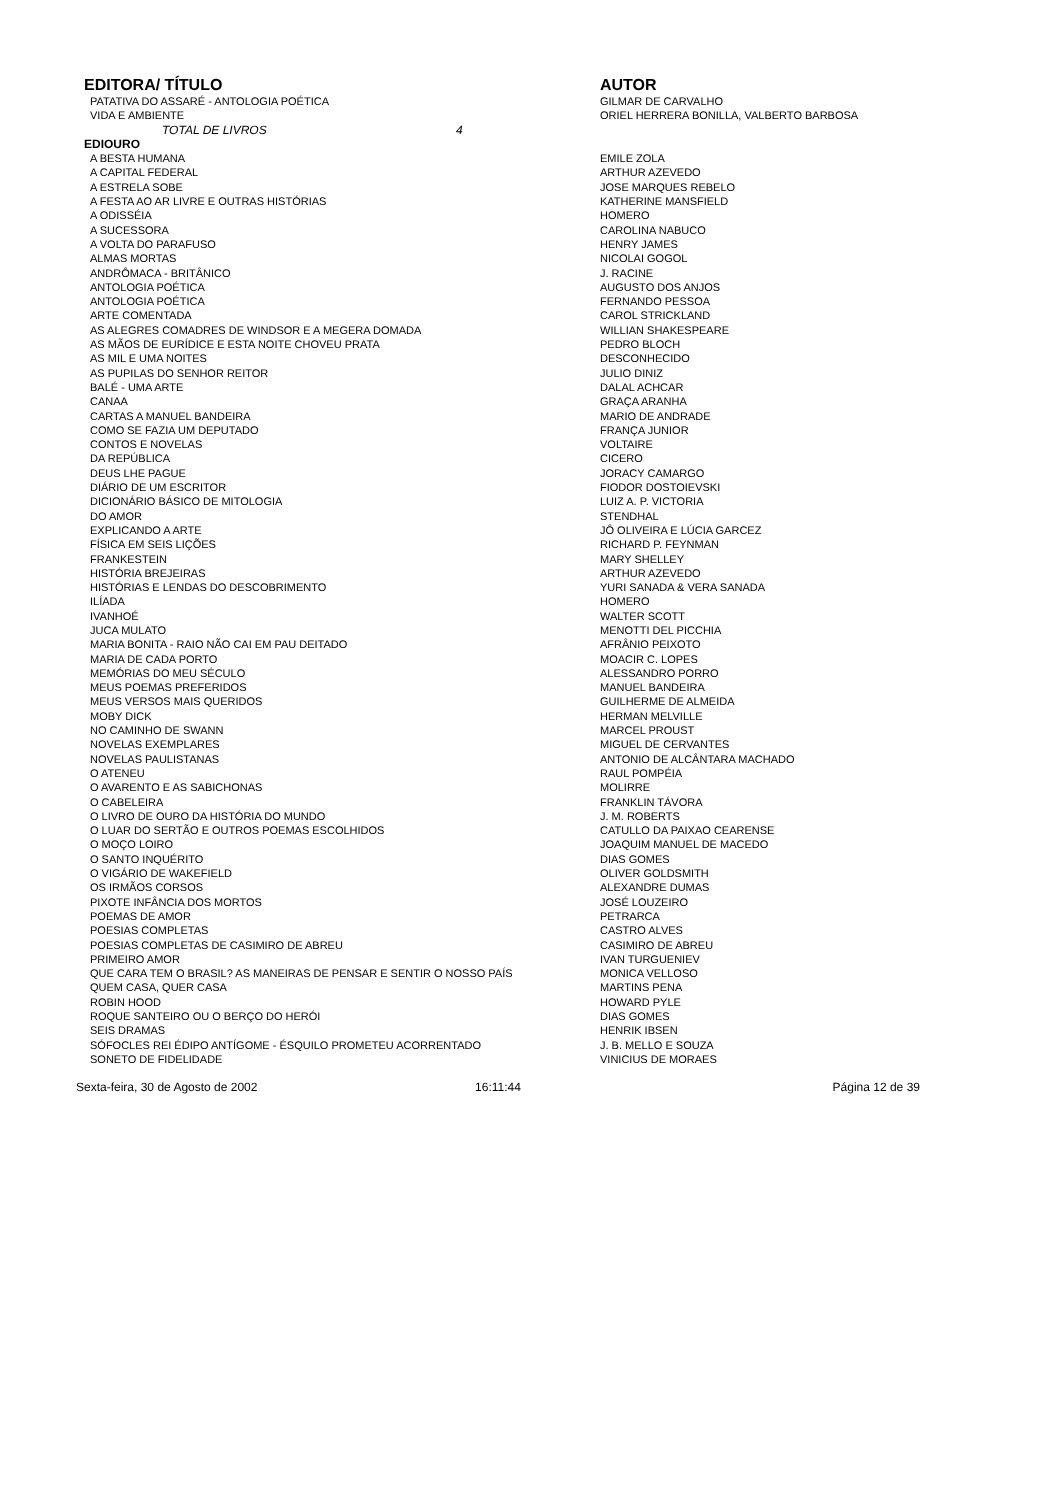| EDITORA/ TÍTULO | AUTOR |
| --- | --- |
| PATATIVA DO ASSARÉ - ANTOLOGIA POÉTICA | GILMAR DE CARVALHO |
| VIDA E AMBIENTE | ORIEL HERRERA BONILLA, VALBERTO BARBOSA |
| TOTAL DE LIVROS 4 | |
| EDIOURO | |
| A BESTA HUMANA | EMILE ZOLA |
| A CAPITAL FEDERAL | ARTHUR AZEVEDO |
| A ESTRELA SOBE | JOSE MARQUES REBELO |
| A FESTA AO AR LIVRE E OUTRAS HISTÓRIAS | KATHERINE MANSFIELD |
| A ODISSÉIA | HOMERO |
| A SUCESSORA | CAROLINA NABUCO |
| A VOLTA DO PARAFUSO | HENRY JAMES |
| ALMAS MORTAS | NICOLAI GOGOL |
| ANDRÔMACA - BRITÂNICO | J. RACINE |
| ANTOLOGIA POÉTICA | AUGUSTO DOS ANJOS |
| ANTOLOGIA POÉTICA | FERNANDO PESSOA |
| ARTE COMENTADA | CAROL STRICKLAND |
| AS ALEGRES COMADRES DE WINDSOR E A MEGERA DOMADA | WILLIAN SHAKESPEARE |
| AS MÃOS DE EURÍDICE E ESTA NOITE CHOVEU PRATA | PEDRO BLOCH |
| AS MIL E UMA NOITES | DESCONHECIDO |
| AS PUPILAS DO SENHOR REITOR | JULIO DINIZ |
| BALÉ - UMA ARTE | DALAL ACHCAR |
| CANAA | GRAÇA ARANHA |
| CARTAS A MANUEL BANDEIRA | MARIO DE ANDRADE |
| COMO SE FAZIA UM DEPUTADO | FRANÇA JUNIOR |
| CONTOS E NOVELAS | VOLTAIRE |
| DA REPÚBLICA | CICERO |
| DEUS LHE PAGUE | JORACY CAMARGO |
| DIÁRIO DE UM ESCRITOR | FIODOR DOSTOIEVSKI |
| DICIONÁRIO BÁSICO DE MITOLOGIA | LUIZ A. P. VICTORIA |
| DO AMOR | STENDHAL |
| EXPLICANDO A ARTE | JÔ OLIVEIRA E LÚCIA GARCEZ |
| FÍSICA EM SEIS LIÇÕES | RICHARD P. FEYNMAN |
| FRANKESTEIN | MARY SHELLEY |
| HISTÓRIA BREJEIRAS | ARTHUR AZEVEDO |
| HISTÓRIAS E LENDAS DO DESCOBRIMENTO | YURI SANADA & VERA SANADA |
| ILÍADA | HOMERO |
| IVANHOÉ | WALTER SCOTT |
| JUCA MULATO | MENOTTI DEL PICCHIA |
| MARIA BONITA - RAIO NÃO CAI EM PAU DEITADO | AFRÂNIO PEIXOTO |
| MARIA DE CADA PORTO | MOACIR C. LOPES |
| MEMÓRIAS DO MEU SÉCULO | ALESSANDRO PORRO |
| MEUS POEMAS PREFERIDOS | MANUEL BANDEIRA |
| MEUS VERSOS MAIS QUERIDOS | GUILHERME DE ALMEIDA |
| MOBY DICK | HERMAN MELVILLE |
| NO CAMINHO DE SWANN | MARCEL PROUST |
| NOVELAS EXEMPLARES | MIGUEL DE CERVANTES |
| NOVELAS PAULISTANAS | ANTONIO DE ALCÂNTARA MACHADO |
| O ATENEU | RAUL POMPÉIA |
| O AVARENTO E AS SABICHONAS | MOLIRRE |
| O CABELEIRA | FRANKLIN TÁVORA |
| O LIVRO DE OURO DA HISTÓRIA DO MUNDO | J. M. ROBERTS |
| O LUAR DO SERTÃO E OUTROS POEMAS ESCOLHIDOS | CATULLO DA PAIXAO CEARENSE |
| O MOÇO LOIRO | JOAQUIM MANUEL DE MACEDO |
| O SANTO INQUÉRITO | DIAS GOMES |
| O VIGÁRIO DE WAKEFIELD | OLIVER GOLDSMITH |
| OS IRMÃOS CORSOS | ALEXANDRE DUMAS |
| PIXOTE INFÂNCIA DOS MORTOS | JOSÉ LOUZEIRO |
| POEMAS DE AMOR | PETRARCA |
| POESIAS COMPLETAS | CASTRO ALVES |
| POESIAS COMPLETAS DE CASIMIRO DE ABREU | CASIMIRO DE ABREU |
| PRIMEIRO AMOR | IVAN TURGUENIEV |
| QUE CARA TEM O BRASIL? AS MANEIRAS DE PENSAR E SENTIR O NOSSO PAÍS | MONICA VELLOSO |
| QUEM CASA, QUER CASA | MARTINS PENA |
| ROBIN HOOD | HOWARD PYLE |
| ROQUE SANTEIRO OU O BERÇO DO HERÓI | DIAS GOMES |
| SEIS DRAMAS | HENRIK IBSEN |
| SÓFOCLES REI ÉDIPO ANTÍGOME - ÉSQUILO PROMETEU ACORRENTADO | J. B. MELLO E SOUZA |
| SONETO DE FIDELIDADE | VINICIUS DE MORAES |
Sexta-feira, 30 de Agosto de 2002 16:11:44 Página 12 de 39